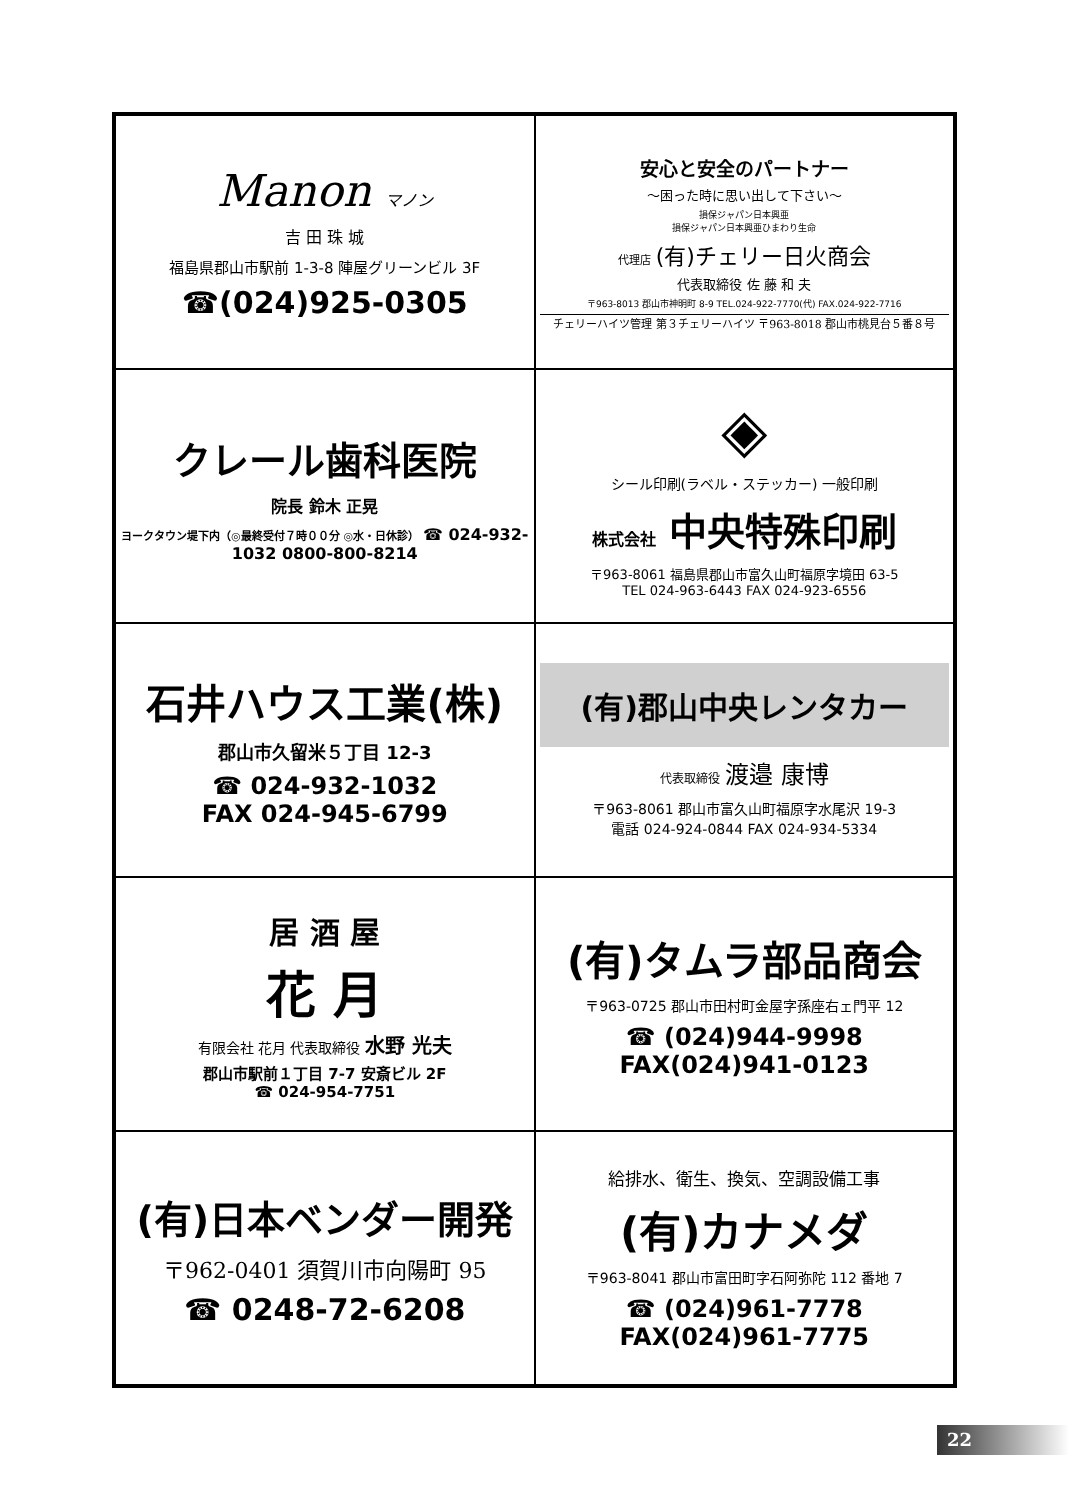Manon マノン
吉 田 珠 城
福島県郡山市駅前 1-3-8 陣屋グリーンビル 3F
☎(024)925-0305
安心と安全のパートナー
〜困った時に思い出して下さい〜
損保ジャパン日本興亜
損保ジャパン日本興亜ひまわり生命
代理店 (有)チェリー日火商会
代表取締役 佐 藤 和 夫
〒963-8013 郡山市神明町 8-9 TEL.024-922-7770(代) FAX.024-922-7716
チェリーハイツ管理 第３チェリーハイツ 〒963-8018 郡山市桃見台５番８号
クレール歯科医院
院長 鈴木 正晃
ヨークタウン堤下内（◎最終受付７時００分 ◎水・日休診） ☎ 024-932-1032 0800-800-8214
◈
シール印刷(ラベル・ステッカー) 一般印刷
株式会社 中央特殊印刷
〒963-8061 福島県郡山市富久山町福原字境田 63-5
TEL 024-963-6443 FAX 024-923-6556
石井ハウス工業(株)
郡山市久留米５丁目 12-3
☎ 024-932-1032
FAX 024-945-6799
(有)郡山中央レンタカー
代表取締役 渡邉 康博
〒963-8061 郡山市富久山町福原字水尾沢 19-3
電話 024-924-0844 FAX 024-934-5334
居 酒 屋
花 月
有限会社 花月 代表取締役 水野 光夫
郡山市駅前１丁目 7-7 安斎ビル 2F
☎ 024-954-7751
(有)タムラ部品商会
〒963-0725 郡山市田村町金屋字孫座右ェ門平 12
☎ (024)944-9998
FAX(024)941-0123
(有)日本ベンダー開発
〒962-0401 須賀川市向陽町 95
☎ 0248-72-6208
給排水、衛生、換気、空調設備工事
(有)カナメダ
〒963-8041 郡山市富田町字石阿弥陀 112 番地 7
☎ (024)961-7778
FAX(024)961-7775
22